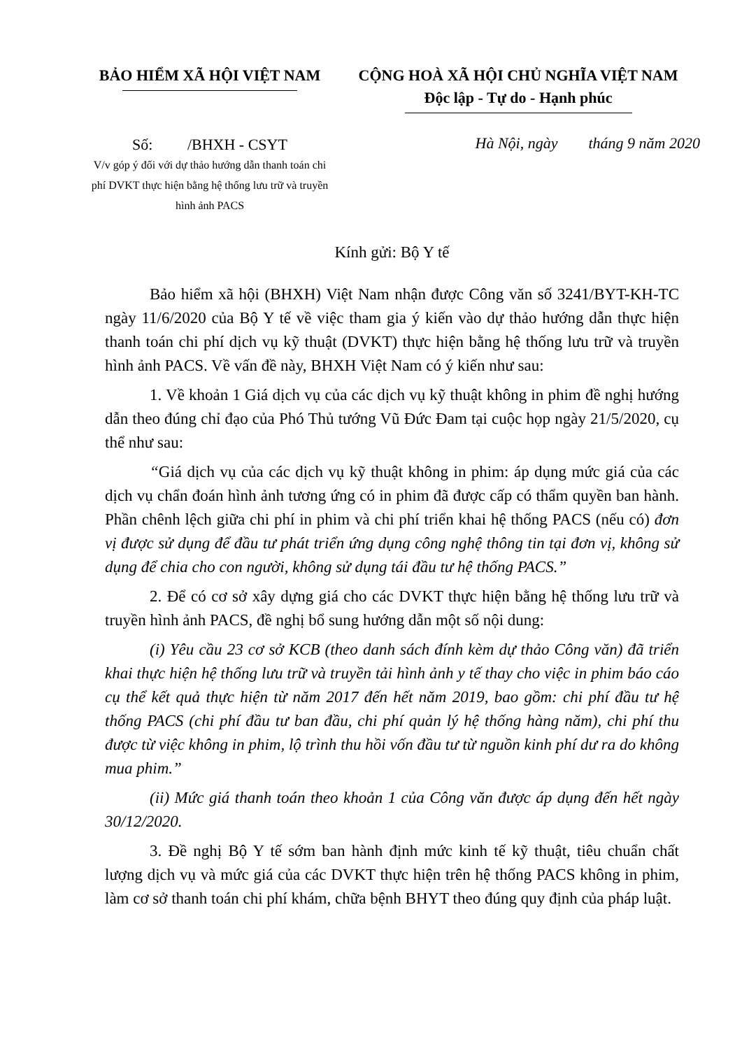BẢO HIỂM XÃ HỘI VIỆT NAM CỘNG HOÀ XÃ HỘI CHỦ NGHĨA VIỆT NAM
Độc lập - Tự do - Hạnh phúc
Số: /BHXH - CSYT
V/v góp ý đối với dự thảo hướng dẫn thanh toán chi phí DVKT thực hiện bằng hệ thống lưu trữ và truyền hình ảnh PACS
Hà Nội, ngày tháng 9 năm 2020
Kính gửi: Bộ Y tế
Bảo hiểm xã hội (BHXH) Việt Nam nhận được Công văn số 3241/BYT-KH-TC ngày 11/6/2020 của Bộ Y tế về việc tham gia ý kiến vào dự thảo hướng dẫn thực hiện thanh toán chi phí dịch vụ kỹ thuật (DVKT) thực hiện bằng hệ thống lưu trữ và truyền hình ảnh PACS. Về vấn đề này, BHXH Việt Nam có ý kiến như sau:
1. Về khoản 1 Giá dịch vụ của các dịch vụ kỹ thuật không in phim đề nghị hướng dẫn theo đúng chỉ đạo của Phó Thủ tướng Vũ Đức Đam tại cuộc họp ngày 21/5/2020, cụ thể như sau:
“Giá dịch vụ của các dịch vụ kỹ thuật không in phim: áp dụng mức giá của các dịch vụ chẩn đoán hình ảnh tương ứng có in phim đã được cấp có thẩm quyền ban hành. Phần chênh lệch giữa chi phí in phim và chi phí triển khai hệ thống PACS (nếu có) đơn vị được sử dụng để đầu tư phát triển ứng dụng công nghệ thông tin tại đơn vị, không sử dụng để chia cho con người, không sử dụng tái đầu tư hệ thống PACS.”
2. Để có cơ sở xây dựng giá cho các DVKT thực hiện bằng hệ thống lưu trữ và truyền hình ảnh PACS, đề nghị bổ sung hướng dẫn một số nội dung:
(i) Yêu cầu 23 cơ sở KCB (theo danh sách đính kèm dự thảo Công văn) đã triển khai thực hiện hệ thống lưu trữ và truyền tải hình ảnh y tế thay cho việc in phim báo cáo cụ thể kết quả thực hiện từ năm 2017 đến hết năm 2019, bao gồm: chi phí đầu tư hệ thống PACS (chi phí đầu tư ban đầu, chi phí quản lý hệ thống hàng năm), chi phí thu được từ việc không in phim, lộ trình thu hồi vốn đầu tư từ nguồn kinh phí dư ra do không mua phim.”
(ii) Mức giá thanh toán theo khoản 1 của Công văn được áp dụng đến hết ngày 30/12/2020.
3. Đề nghị Bộ Y tế sớm ban hành định mức kinh tế kỹ thuật, tiêu chuẩn chất lượng dịch vụ và mức giá của các DVKT thực hiện trên hệ thống PACS không in phim, làm cơ sở thanh toán chi phí khám, chữa bệnh BHYT theo đúng quy định của pháp luật.